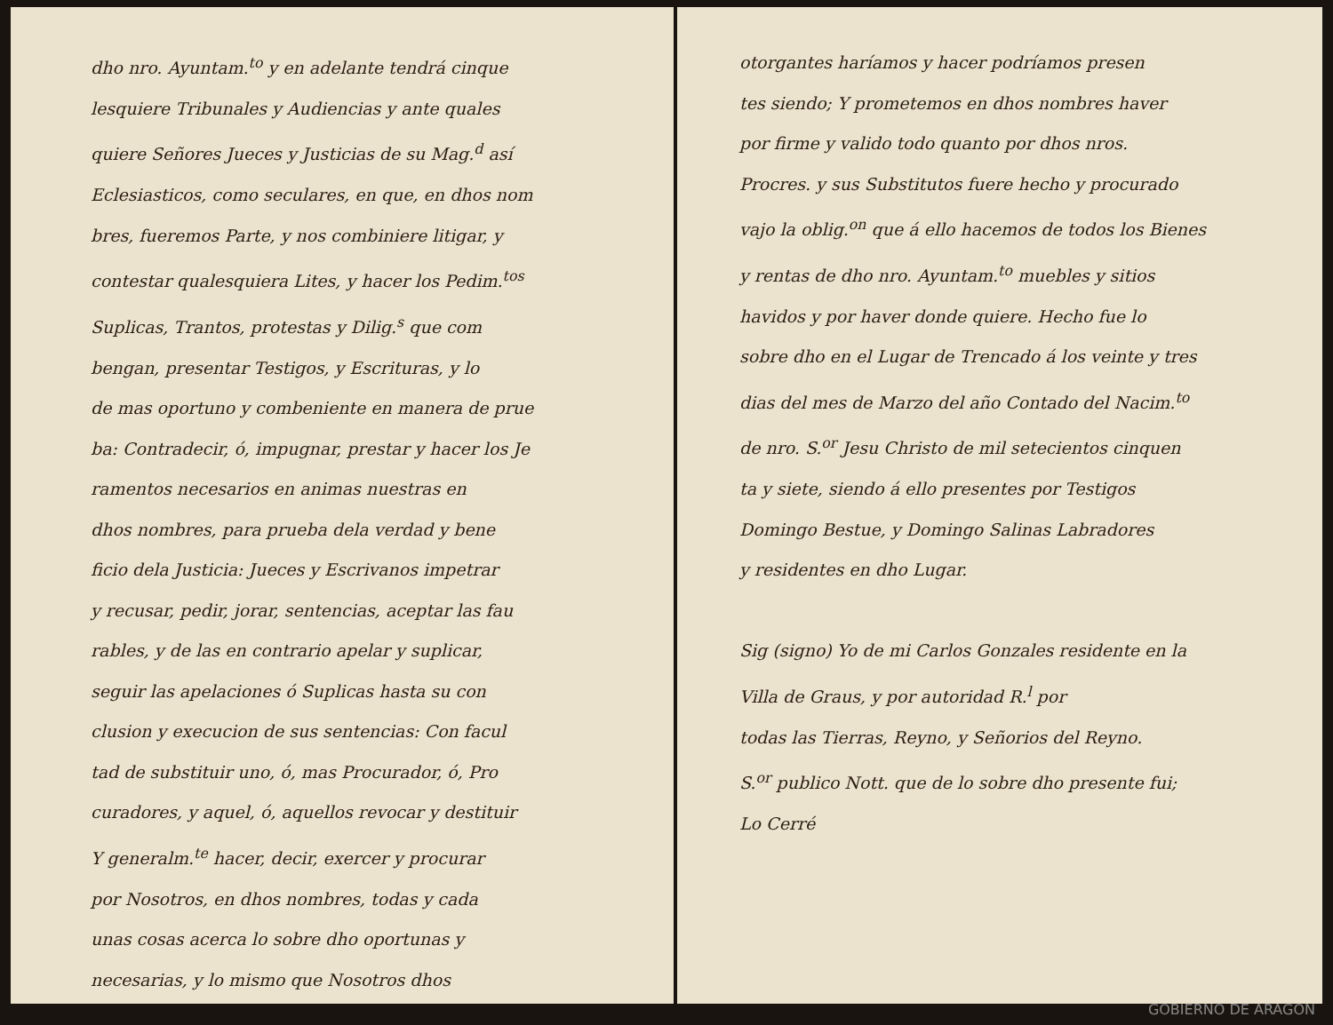dho nro. Ayuntam.<sup>to</sup> y en adelante tendrá cinque
lesquiere Tribunales y Audiencias y ante quales
quiere Señores Jueces y Justicias de su Mag.<sup>d</sup> así
Eclesiasticos, como seculares, en que, en dhos nom
bres, fueremos Parte, y nos combiniere litigar, y
contestar qualesquiera Lites, y hacer los Pedim.<sup>tos</sup>
Suplicas, Trantos, protestas y Dilig.<sup>s</sup> que com
bengan, presentar Testigos, y Escrituras, y lo
de mas oportuno y combeniente en manera de prue
ba: Contradecir, ó, impugnar, prestar y hacer los Je
ramentos necesarios en animas nuestras en
dhos nombres, para prueba dela verdad y bene
ficio dela Justicia: Jueces y Escrivanos impetrar
y recusar, pedir, jorar, sentencias, aceptar las fau
rables, y de las en contrario apelar y suplicar,
seguir las apelaciones ó Suplicas hasta su con
clusion y execucion de sus sentencias: Con facul
tad de substituir uno, ó, mas Procurador, ó, Pro
curadores, y aquel, ó, aquellos revocar y destituir
Y generalm.<sup>te</sup> hacer, decir, exercer y procurar
por Nosotros, en dhos nombres, todas y cada
unas cosas acerca lo sobre dho oportunas y
necesarias, y lo mismo que Nosotros dhos
otorgantes haríamos y hacer podríamos presen
tes siendo; Y prometemos en dhos nombres haver
por firme y valido todo quanto por dhos nros.
Procres. y sus Substitutos fuere hecho y procurado
vajo la oblig.<sup>on</sup> que á ello hacemos de todos los Bienes
y rentas de dho nro. Ayuntam.<sup>to</sup> muebles y sitios
havidos y por haver donde quiere. Hecho fue lo
sobre dho en el Lugar de Trencado á los veinte y tres
dias del mes de Marzo del año Contado del Nacim.<sup>to</sup>
de nro. S.<sup>or</sup> Jesu Christo de mil setecientos cinquen
ta y siete, siendo á ello presentes por Testigos
Domingo Bestue, y Domingo Salinas Labradores
y residentes en dho Lugar.
Sig (signo) Yo de mi Carlos Gonzales residente en la
Villa de Graus, y por autoridad R.<sup>l</sup> por
todas las Tierras, Reyno, y Señorios del Reyno.
S.<sup>or</sup> publico Nott. que de lo sobre dho presente fui;
Lo Cerré
GOBIERNO DE ARAGON